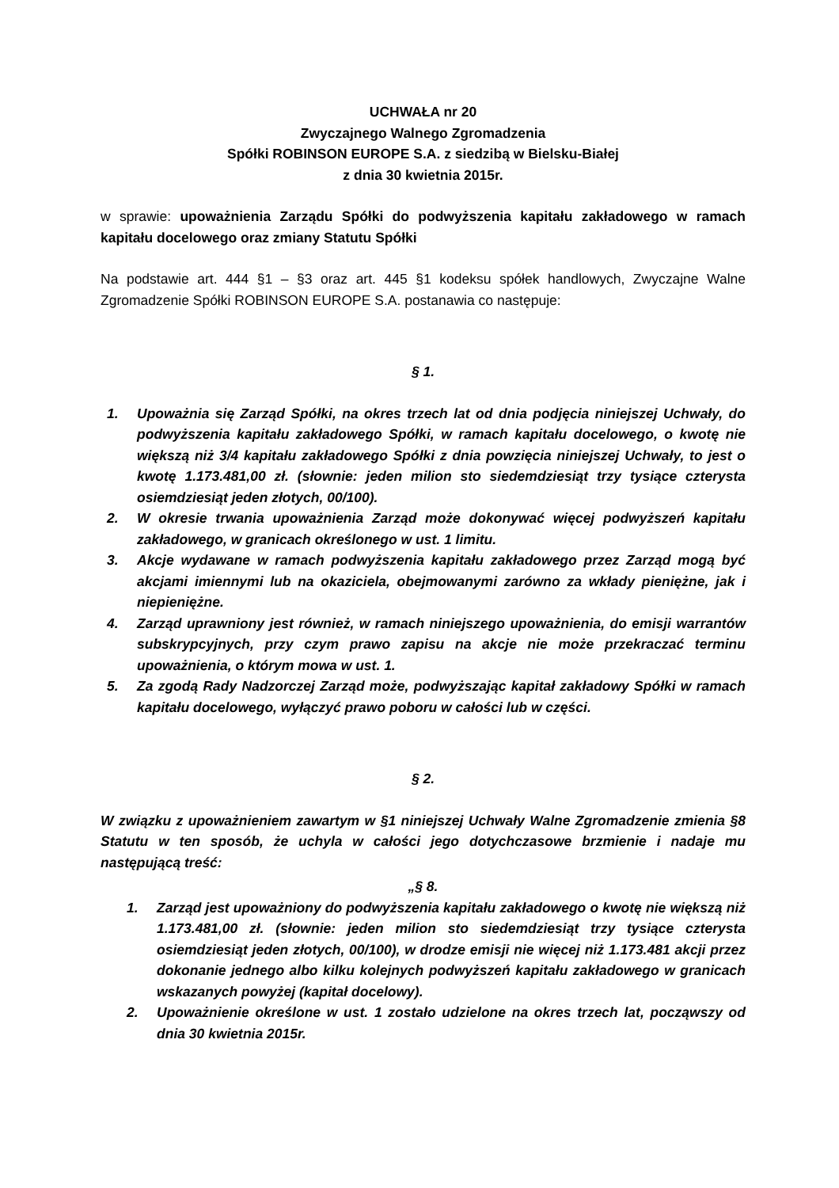UCHWAŁA nr 20
Zwyczajnego Walnego Zgromadzenia
Spółki ROBINSON EUROPE S.A. z siedzibą w Bielsku-Białej
z dnia 30 kwietnia 2015r.
w sprawie: upoważnienia Zarządu Spółki do podwyższenia kapitału zakładowego w ramach kapitału docelowego oraz zmiany Statutu Spółki
Na podstawie art. 444 §1 – §3 oraz art. 445 §1 kodeksu spółek handlowych, Zwyczajne Walne Zgromadzenie Spółki ROBINSON EUROPE S.A. postanawia co następuje:
§ 1.
1. Upoważnia się Zarząd Spółki, na okres trzech lat od dnia podjęcia niniejszej Uchwały, do podwyższenia kapitału zakładowego Spółki, w ramach kapitału docelowego, o kwotę nie większą niż 3/4 kapitału zakładowego Spółki z dnia powzięcia niniejszej Uchwały, to jest o kwotę 1.173.481,00 zł. (słownie: jeden milion sto siedemdziesiąt trzy tysiące czterysta osiemdziesiąt jeden złotych, 00/100).
2. W okresie trwania upoważnienia Zarząd może dokonywać więcej podwyższeń kapitału zakładowego, w granicach określonego w ust. 1 limitu.
3. Akcje wydawane w ramach podwyższenia kapitału zakładowego przez Zarząd mogą być akcjami imiennymi lub na okaziciela, obejmowanymi zarówno za wkłady pieniężne, jak i niepieniężne.
4. Zarząd uprawniony jest również, w ramach niniejszego upoważnienia, do emisji warrantów subskrypcyjnych, przy czym prawo zapisu na akcje nie może przekraczać terminu upoważnienia, o którym mowa w ust. 1.
5. Za zgodą Rady Nadzorczej Zarząd może, podwyższając kapitał zakładowy Spółki w ramach kapitału docelowego, wyłączyć prawo poboru w całości lub w części.
§ 2.
W związku z upoważnieniem zawartym w §1 niniejszej Uchwały Walne Zgromadzenie zmienia §8 Statutu w ten sposób, że uchyla w całości jego dotychczasowe brzmienie i nadaje mu następującą treść:
„§ 8.
1. Zarząd jest upoważniony do podwyższenia kapitału zakładowego o kwotę nie większą niż 1.173.481,00 zł. (słownie: jeden milion sto siedemdziesiąt trzy tysiące czterysta osiemdziesiąt jeden złotych, 00/100), w drodze emisji nie więcej niż 1.173.481 akcji przez dokonanie jednego albo kilku kolejnych podwyższeń kapitału zakładowego w granicach wskazanych powyżej (kapitał docelowy).
2. Upoważnienie określone w ust. 1 zostało udzielone na okres trzech lat, począwszy od dnia 30 kwietnia 2015r.